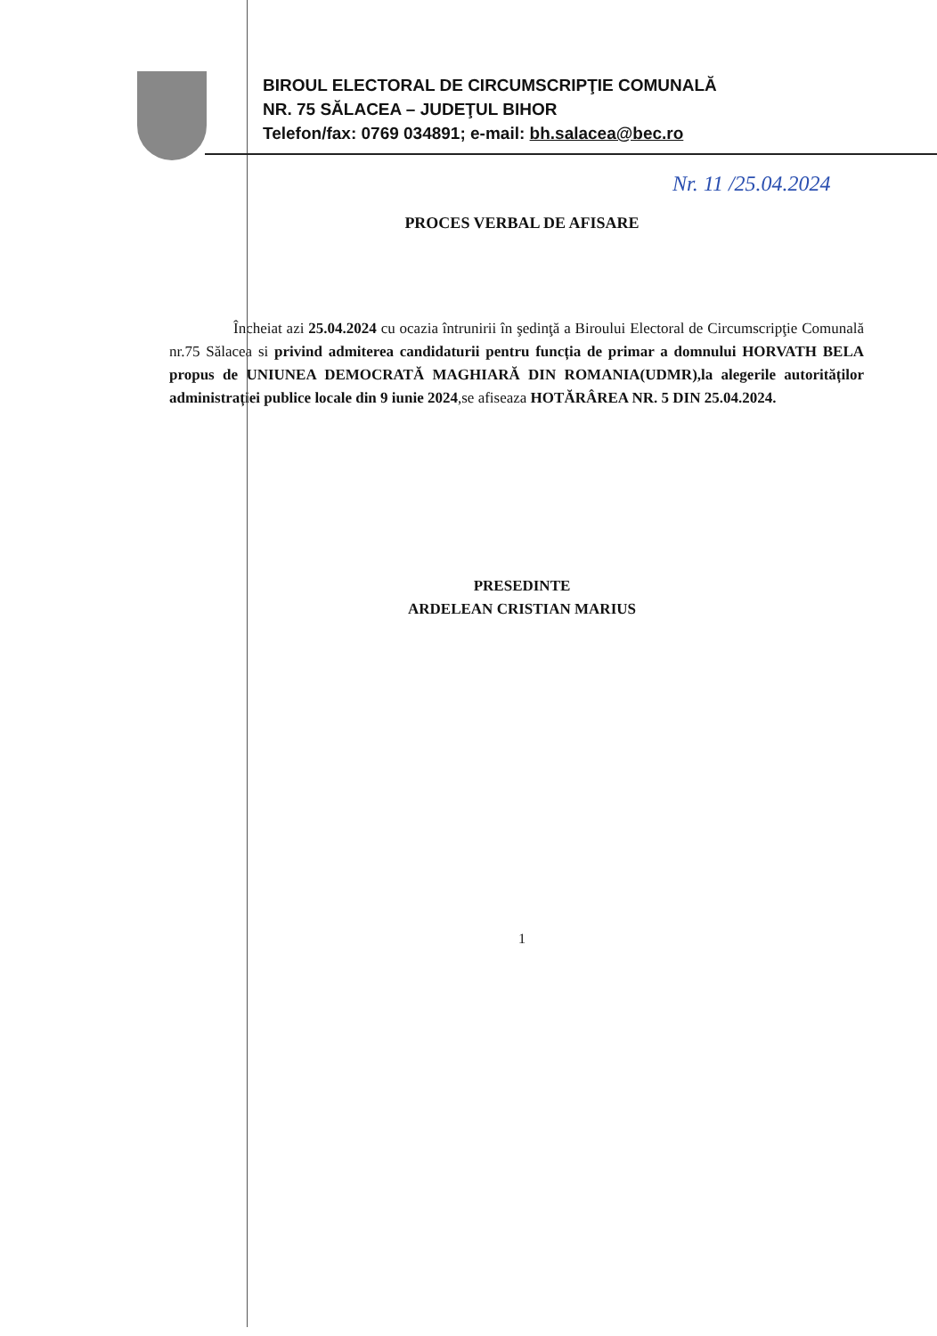BIROUL ELECTORAL DE CIRCUMSCRIPŢIE COMUNALĂ
NR. 75 SĂLACEA – JUDEŢUL BIHOR
Telefon/fax: 0769 034891; e-mail: bh.salacea@bec.ro
Nr. 11 /25.04.2024
PROCES VERBAL DE AFISARE
Încheiat azi 25.04.2024 cu ocazia întrunirii în şedinţă a Biroului Electoral de Circumscripţie Comunală nr.75 Sălacea si privind admiterea candidaturii pentru funcția de primar a domnului HORVATH BELA propus de UNIUNEA DEMOCRATĂ MAGHIARĂ DIN ROMANIA(UDMR),la alegerile autorităților administrației publice locale din 9 iunie 2024,se afiseaza HOTĂRÂREA NR. 5 DIN 25.04.2024.
PRESEDINTE
ARDELEAN CRISTIAN MARIUS
1